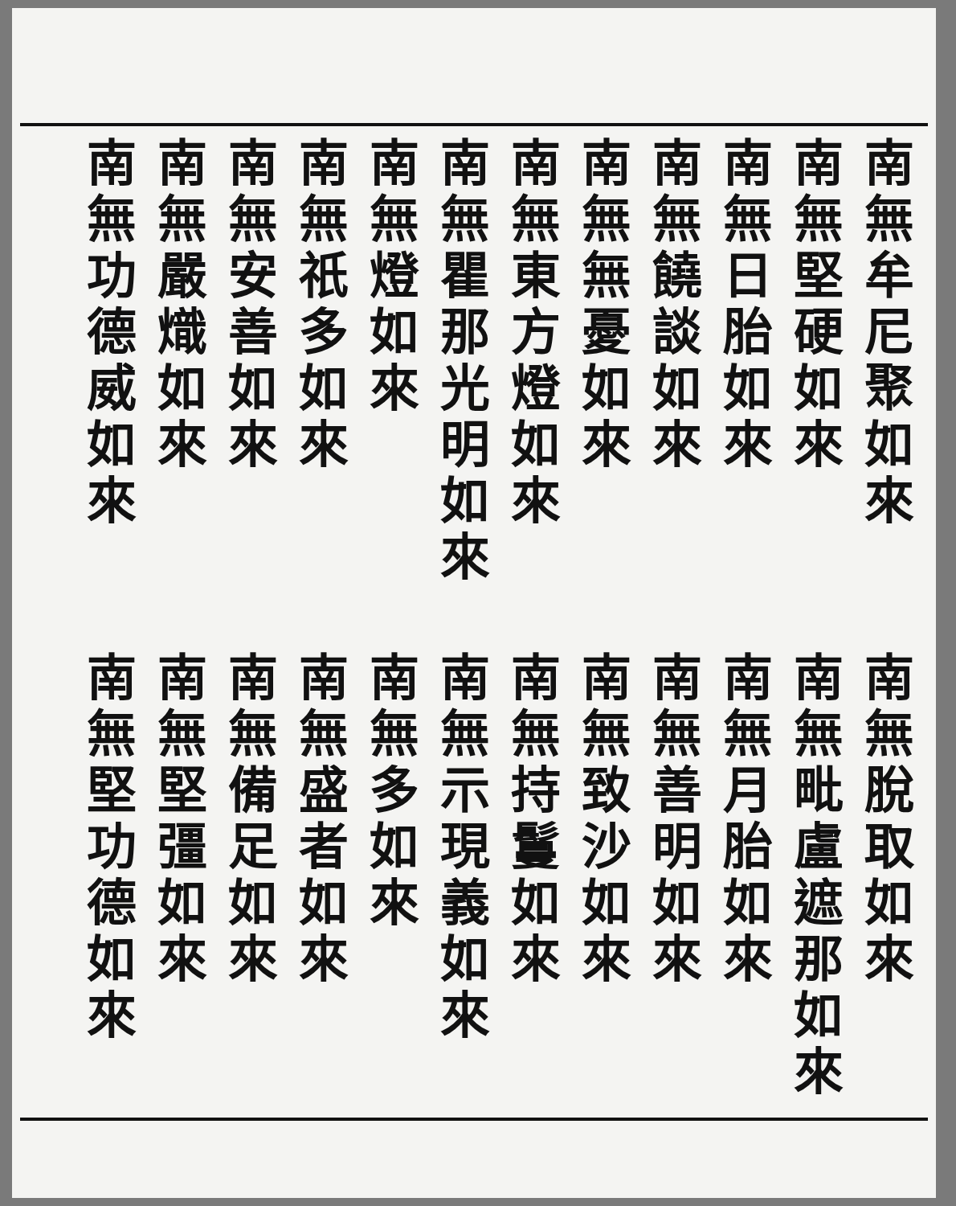南無牟尼聚如來
南無堅硬如來
南無日胎如來
南無饒談如來
南無無憂如來
南無東方燈如來
南無瞿那光明如來
南無燈如來
南無祇多如來
南無安善如來
南無嚴熾如來
南無功德威如來
南無脫取如來
南無毗盧遮那如來
南無月胎如來
南無善明如來
南無致沙如來
南無持鬘如來
南無示現義如來
南無多如來
南無盛者如來
南無備足如來
南無堅彊如來
南無堅功德如來